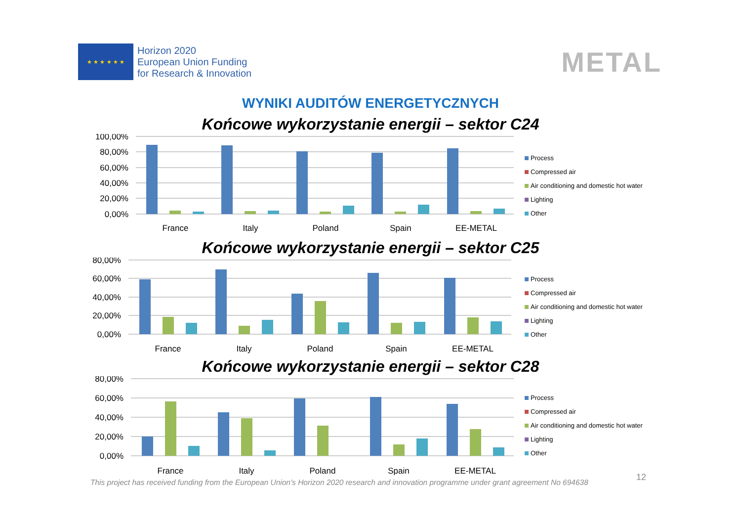★ ★ ★ ★ ★ ★
Horizon 2020
European Union Funding
for Research & Innovation
METAL
WYNIKI AUDITÓW ENERGETYCZNYCH
Końcowe wykorzystanie energii – sektor C24
100,00%
80,00%
60,00%
40,00%
20,00%
0,00%
France
Italy
Poland
Spain
EE-METAL
Process
Compressed air
Air conditioning and domestic hot water
Lighting
Other
Końcowe wykorzystanie energii – sektor C25
80,00%
60,00%
40,00%
20,00%
0,00%
France
Italy
Poland
Spain
EE-METAL
Process
Compressed air
Air conditioning and domestic hot water
Lighting
Other
Końcowe wykorzystanie energii – sektor C28
80,00%
60,00%
40,00%
20,00%
0,00%
France
Italy
Poland
Spain
EE-METAL
Process
Compressed air
Air conditioning and domestic hot water
Lighting
Other
This project has received funding from the European Union’s Horizon 2020 research and innovation programme under grant agreement No 694638
12